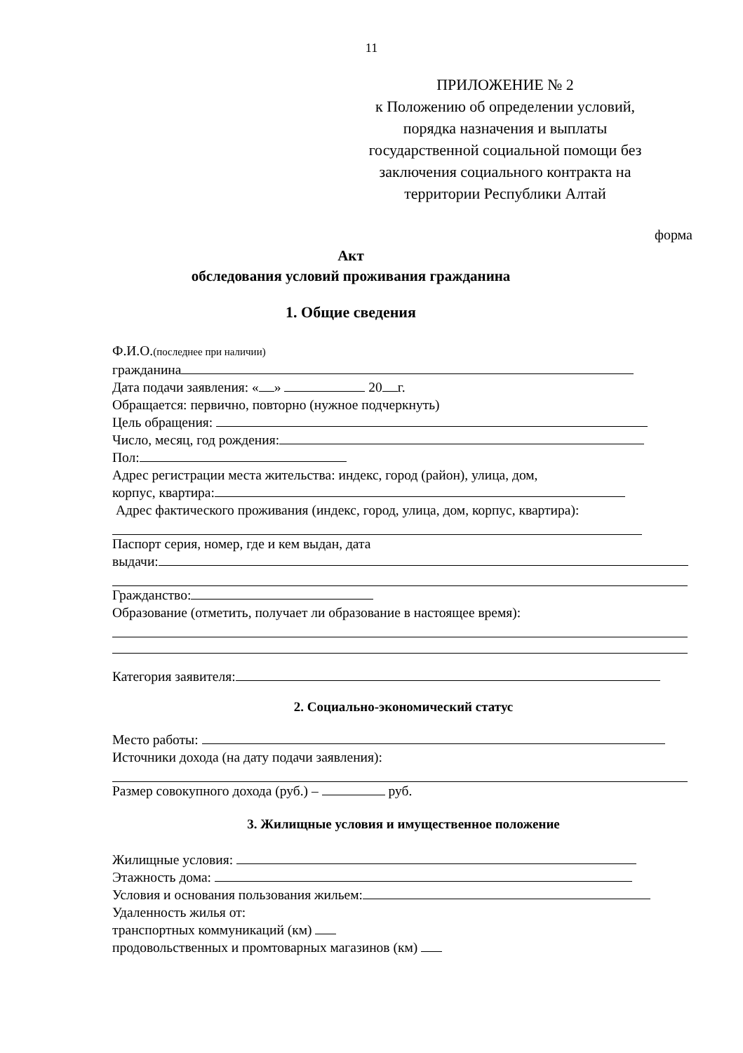11
ПРИЛОЖЕНИЕ № 2
к Положению об определении условий, порядка назначения и выплаты государственной социальной помощи без заключения социального контракта на территории Республики Алтай
форма
Акт
обследования условий проживания гражданина
1. Общие сведения
Ф.И.О.(последнее при наличии)
гражданина
Дата подачи заявления: « » 20 г.
Обращается: первично, повторно (нужное подчеркнуть)
Цель обращения:
Число, месяц, год рождения:
Пол:
Адрес регистрации места жительства: индекс, город (район), улица, дом,
корпус, квартира:
Адрес фактического проживания (индекс, город, улица, дом, корпус, квартира):
Паспорт серия, номер, где и кем выдан, дата
выдачи:
Гражданство:
Образование (отметить, получает ли образование в настоящее время):
Категория заявителя:
2. Социально-экономический статус
Место работы:
Источники дохода (на дату подачи заявления):
Размер совокупного дохода (руб.) – руб.
3. Жилищные условия и имущественное положение
Жилищные условия:
Этажность дома:
Условия и основания пользования жильем:
Удаленность жилья от:
транспортных коммуникаций (км)
продовольственных и промтоварных магазинов (км)